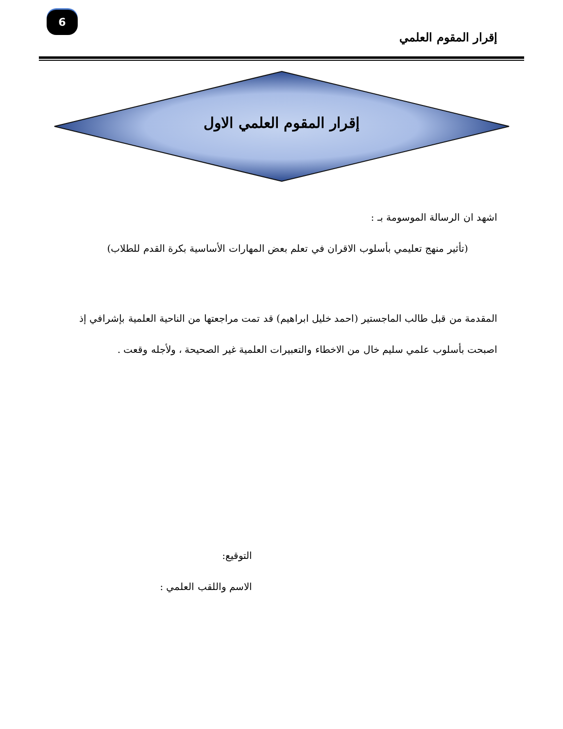6
إقرار المقوم العلمي
إقرار المقوم العلمي الاول
اشهد ان الرسالة الموسومة بـ :
(تأثير منهج تعليمي بأسلوب الاقران في تعلم بعض المهارات الأساسية بكرة القدم للطلاب)
المقدمة من قبل طالب الماجستير (احمد خليل ابراهيم) قد تمت مراجعتها من الناحية العلمية بإشرافي إذ اصبحت بأسلوب علمي سليم خال من الاخطاء والتعبيرات العلمية غير الصحيحة ، ولأجله وقعت .
التوقيع:
الاسم واللقب العلمي :